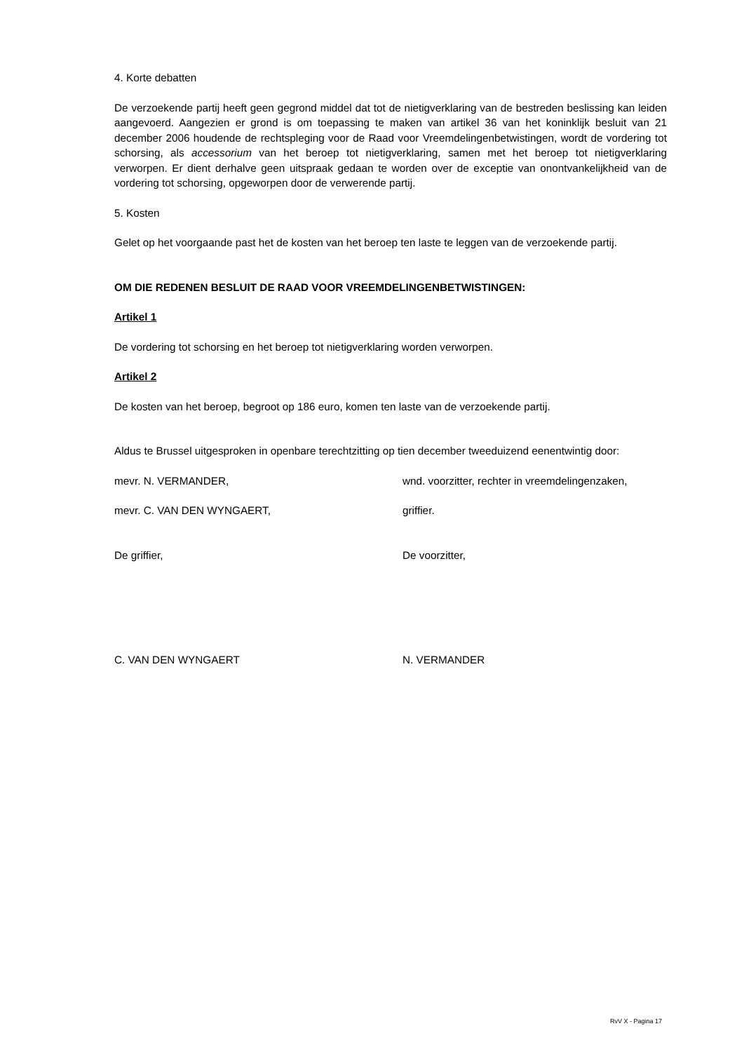4. Korte debatten
De verzoekende partij heeft geen gegrond middel dat tot de nietigverklaring van de bestreden beslissing kan leiden aangevoerd. Aangezien er grond is om toepassing te maken van artikel 36 van het koninklijk besluit van 21 december 2006 houdende de rechtspleging voor de Raad voor Vreemdelingenbetwistingen, wordt de vordering tot schorsing, als accessorium van het beroep tot nietigverklaring, samen met het beroep tot nietigverklaring verworpen. Er dient derhalve geen uitspraak gedaan te worden over de exceptie van onontvankelijkheid van de vordering tot schorsing, opgeworpen door de verwerende partij.
5. Kosten
Gelet op het voorgaande past het de kosten van het beroep ten laste te leggen van de verzoekende partij.
OM DIE REDENEN BESLUIT DE RAAD VOOR VREEMDELINGENBETWISTINGEN:
Artikel 1
De vordering tot schorsing en het beroep tot nietigverklaring worden verworpen.
Artikel 2
De kosten van het beroep, begroot op 186 euro, komen ten laste van de verzoekende partij.
Aldus te Brussel uitgesproken in openbare terechtzitting op tien december tweeduizend eenentwintig door:
mevr. N. VERMANDER, wnd. voorzitter, rechter in vreemdelingenzaken,
mevr. C. VAN DEN WYNGAERT, griffier.
De griffier, De voorzitter,
C. VAN DEN WYNGAERT N. VERMANDER
RvV X - Pagina 17